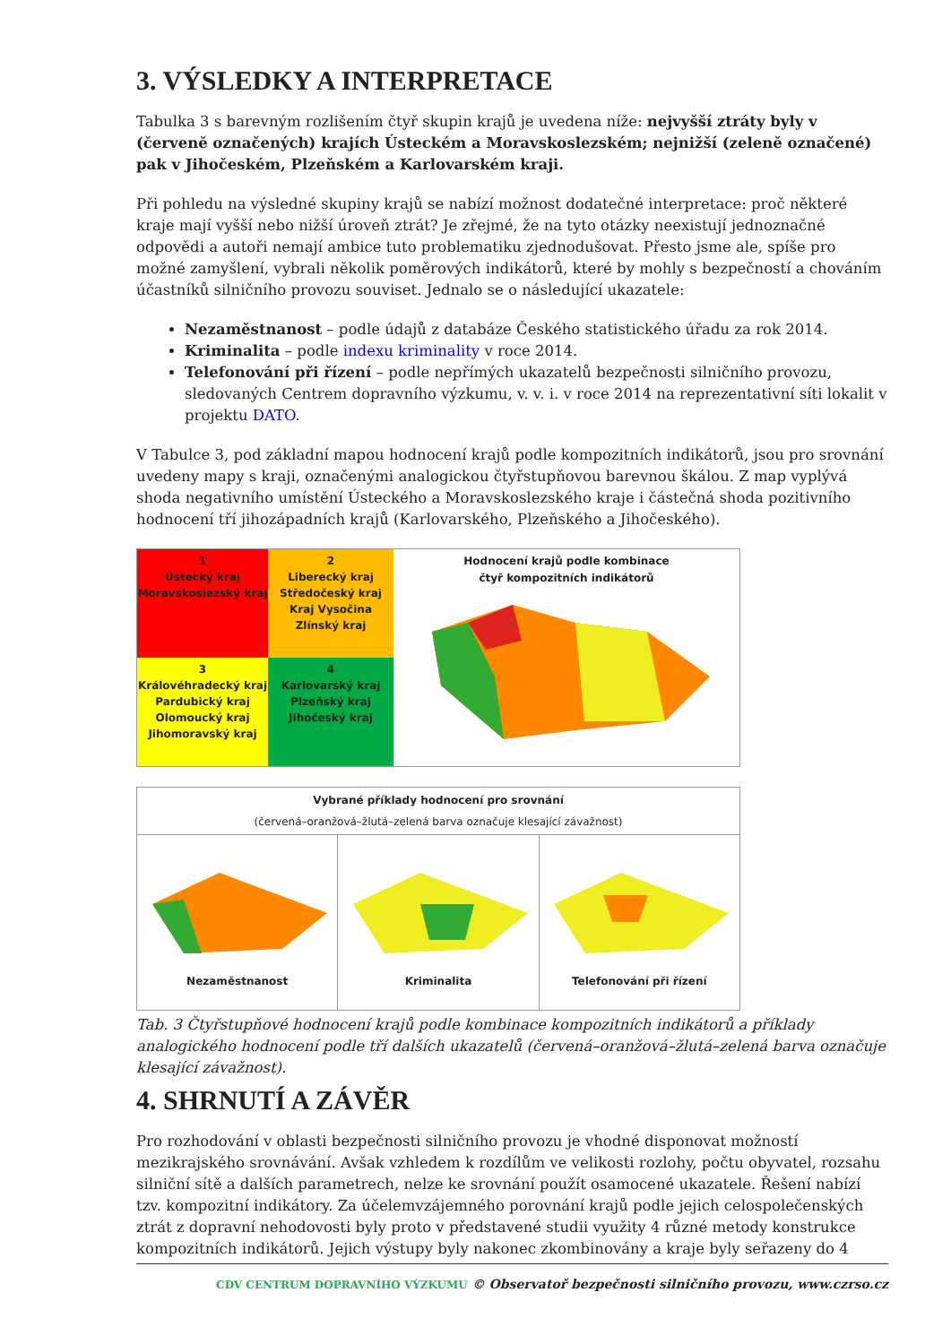3. VÝSLEDKY A INTERPRETACE
Tabulka 3 s barevným rozlišením čtyř skupin krajů je uvedena níže: nejvyšší ztráty byly v (červeně označených) krajích Ústeckém a Moravskoslezském; nejnižší (zeleně označené) pak v Jihočeském, Plzeňském a Karlovarském kraji.
Při pohledu na výsledné skupiny krajů se nabízí možnost dodatečné interpretace: proč některé kraje mají vyšší nebo nižší úroveň ztrát? Je zřejmé, že na tyto otázky neexistují jednoznačné odpovědi a autoři nemají ambice tuto problematiku zjednodušovat. Přesto jsme ale, spíše pro možné zamyšlení, vybrali několik poměrových indikátorů, které by mohly s bezpečností a chováním účastníků silničního provozu souviset. Jednalo se o následující ukazatele:
Nezaměstnanost – podle údajů z databáze Českého statistického úřadu za rok 2014.
Kriminalita – podle indexu kriminality v roce 2014.
Telefonování při řízení – podle nepřímých ukazatelů bezpečnosti silničního provozu, sledovaných Centrem dopravního výzkumu, v. v. i. v roce 2014 na reprezentativní síti lokalit v projektu DATO.
V Tabulce 3, pod základní mapou hodnocení krajů podle kompozitních indikátorů, jsou pro srovnání uvedeny mapy s kraji, označenými analogickou čtyřstupňovou barevnou škálou. Z map vyplývá shoda negativního umístění Ústeckého a Moravskoslezského kraje i částečná shoda pozitivního hodnocení tří jihozápadních krajů (Karlovarského, Plzeňského a Jihočeského).
1
Ústecký kraj
Moravskoslezský kraj
2
Liberecký kraj
Středočeský kraj
Kraj Vysočina
Zlínský kraj
3
Královéhradecký kraj
Pardubický kraj
Olomoucký kraj
Jihomoravský kraj
4
Karlovarský kraj
Plzeňský kraj
Jihočeský kraj
Hodnocení krajů podle kombinace
čtyř kompozitních indikátorů
Vybrané příklady hodnocení pro srovnání
(červená–oranžová–žlutá–zelená barva označuje klesající závažnost)
Nezaměstnanost Kriminalita Telefonování při řízení
Tab. 3 Čtyřstupňové hodnocení krajů podle kombinace kompozitních indikátorů a příklady analogického hodnocení podle tří dalších ukazatelů (červená–oranžová–žlutá–zelená barva označuje klesající závažnost).
4. SHRNUTÍ A ZÁVĚR
Pro rozhodování v oblasti bezpečnosti silničního provozu je vhodné disponovat možností mezikrajského srovnávání. Avšak vzhledem k rozdílům ve velikosti rozlohy, počtu obyvatel, rozsahu silniční sítě a dalších parametrech, nelze ke srovnání použít osamocené ukazatele. Řešení nabízí tzv. kompozitní indikátory. Za účelemvzájemného porovnání krajů podle jejich celospolečenských ztrát z dopravní nehodovosti byly proto v představené studii využity 4 různé metody konstrukce kompozitních indikátorů. Jejich výstupy byly nakonec zkombinovány a kraje byly seřazeny do 4
CDV CENTRUM DOPRAVNÍHO VÝZKUMU © Observatoř bezpečnosti silničního provozu, www.czrso.cz